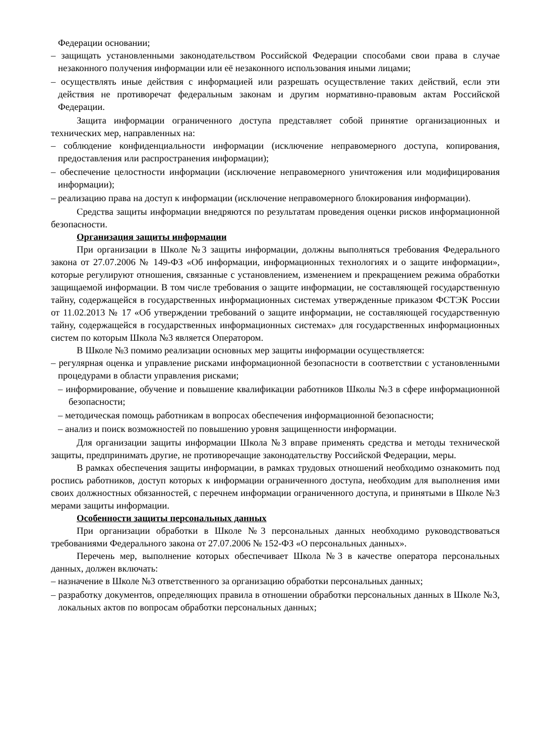Федерации основании;
– защищать установленными законодательством Российской Федерации способами свои права в случае незаконного получения информации или её незаконного использования иными лицами;
– осуществлять иные действия с информацией или разрешать осуществление таких действий, если эти действия не противоречат федеральным законам и другим нормативно-правовым актам Российской Федерации.
Защита информации ограниченного доступа представляет собой принятие организационных и технических мер, направленных на:
– соблюдение конфиденциальности информации (исключение неправомерного доступа, копирования, предоставления или распространения информации);
– обеспечение целостности информации (исключение неправомерного уничтожения или модифицирования информации);
– реализацию права на доступ к информации (исключение неправомерного блокирования информации).
Средства защиты информации внедряются по результатам проведения оценки рисков информационной безопасности.
Организация защиты информации
При организации в Школе №3 защиты информации, должны выполняться требования Федерального закона от 27.07.2006 № 149-ФЗ «Об информации, информационных технологиях и о защите информации», которые регулируют отношения, связанные с установлением, изменением и прекращением режима обработки защищаемой информации. В том числе требования о защите информации, не составляющей государственную тайну, содержащейся в государственных информационных системах утвержденные приказом ФСТЭК России от 11.02.2013 № 17 «Об утверждении требований о защите информации, не составляющей государственную тайну, содержащейся в государственных информационных системах» для государственных информационных систем по которым Школа №3 является Оператором.
В Школе №3 помимо реализации основных мер защиты информации осуществляется:
– регулярная оценка и управление рисками информационной безопасности в соответствии с установленными процедурами в области управления рисками;
– информирование, обучение и повышение квалификации работников Школы №3 в сфере информационной безопасности;
– методическая помощь работникам в вопросах обеспечения информационной безопасности;
– анализ и поиск возможностей по повышению уровня защищенности информации.
Для организации защиты информации Школа №3 вправе применять средства и методы технической защиты, предпринимать другие, не противоречащие законодательству Российской Федерации, меры.
В рамках обеспечения защиты информации, в рамках трудовых отношений необходимо ознакомить под роспись работников, доступ которых к информации ограниченного доступа, необходим для выполнения ими своих должностных обязанностей, с перечнем информации ограниченного доступа, и принятыми в Школе №3 мерами защиты информации.
Особенности защиты персональных данных
При организации обработки в Школе №3 персональных данных необходимо руководствоваться требованиями Федерального закона от 27.07.2006 № 152-ФЗ «О персональных данных».
Перечень мер, выполнение которых обеспечивает Школа №3 в качестве оператора персональных данных, должен включать:
– назначение в Школе №3 ответственного за организацию обработки персональных данных;
– разработку документов, определяющих правила в отношении обработки персональных данных в Школе №3, локальных актов по вопросам обработки персональных данных;